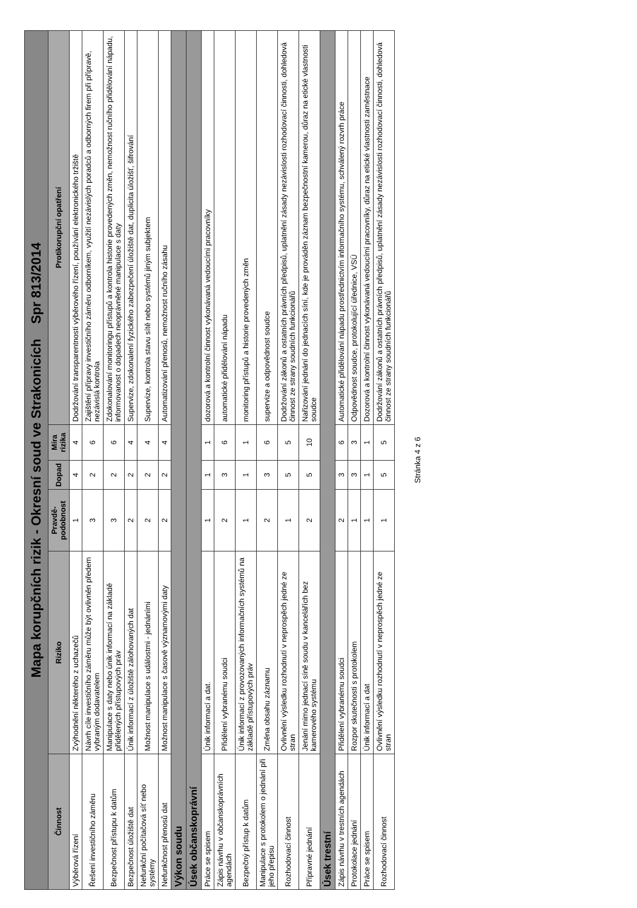| Mapa korupčních rizik - Okresní soud ve Strakonicích Spr 813/2014 | | | | | |
| Činnost | Riziko | Pravdě-podobnost | Dopad | Míra rizika | Protikorupční opatření |
| Výběrová řízení | Zvýhodnění některého z uchazečů | 1 | 4 | 4 | Dodržování transparentnosti výběrového řízení, používání elektronického tržiště |
| Řešení investičního záměru | Návrh cíle investičního záměru může být ovlivněn předem vybraným dodavatelem | 3 | 2 | 6 | Zajištění přípravy investičního záměru odborníkem, využití nezávislých poradců a odborných firem při přípravě, nezávislá kontrola |
| Bezpečnost přístupu k datům | Manipulace s daty nebo únik informací na základě přidělených přístupových práv | 3 | 2 | 6 | Zdokonalování monitoringu přístupů a kontrola historie provedených změn, nemožnost ručního přidělování nápadu, informovanost o dopadech neoprávněné manipulace s daty |
| Bezpečnost úložiště dat | Únik informací z úložiště zálohovaných dat | 2 | 2 | 4 | Supervize, zdokonalení fyzického zabezpečení úložiště dat, duplicita úložišť, šifrování |
| Nefunkční počítačová síť nebo systémy | Možnost manipulace s událostmi - jednáními | 2 | 2 | 4 | Supervize, kontrola stavu sítě nebo systémů jiným subjektem |
| Nefunkčnost přenosů dat | Možnost manipulace s časově významovými daty | 2 | 2 | 4 | Automatizování přenosů, nemožnost ručního zásahu |
| Výkon soudu | | | | | |
| Úsek občanskoprávní | | | | | |
| Práce se spisem | Únik informací a dat. | 1 | 1 | 1 | dozorová a kontrolní činnost vykonávaná vedoucími pracovníky |
| Zápis návrhu v občanskoprávních agendách | Přidělení vybranému soudci | 2 | 3 | 6 | automatické přidělování nápadu |
| Bezpečný přístup k datům | Únik informací z provozovaných informačních systémů na základě přístupových práv | 1 | 1 | 1 | monitoring přístupů a historie provedených změn |
| Manipulace s protokolem o jednání při jeho přepisu | Změna obsahu záznamu | 2 | 3 | 6 | supervize a odpovědnost soudce |
| Rozhodovací činnost | Ovlivnění výsledku rozhodnutí v neprospěch jedné ze stran | 1 | 5 | 5 | Dodržování zákonů a ostatních právních předpisů, uplatnění zásady nezávislosti rozhodovací činnosti, dohledová činnost ze strany soudních funkcionářů |
| Přípravné jednání | Jenání mimo jednací síně soudu v kancelářích bez kamerového systému | 2 | 5 | 10 | Nařizování jednání do jednacích síní, kde je prováděn záznam bezpečnostní kamerou, důraz na etické vlastnosti soudce |
| Úsek trestní | | | | | |
| Zápis návrhu v trestních agendách | Přidělení vybranému soudci | 2 | 3 | 6 | Automatické přidělování nápadu prostřednictvím informačního systému, schválený rozvrh práce |
| Protokolace jednání | Rozpor skutečnosti s protokolem | 1 | 3 | 3 | Odpovědnost soudce, protokolující úřednice, VSÚ |
| Práce se spisem | Únik informací a dat | 1 | 1 | 1 | Dozorová a kontrolní činnost vykonávaná vedoucími pracovníky, důraz na etické vlastnosti zaměstnace |
| Rozhodovací činnost | Ovlivnění výsledku rozhodnutí v neprospěch jedné ze stran | 1 | 5 | 5 | Dodržování zákonů a ostatních právních předpisů, uplatnění zásady nezávislosti rozhodovací činnosti, dohledová činnost ze strany soudních funkcionářů |
Stránka 4 z 6